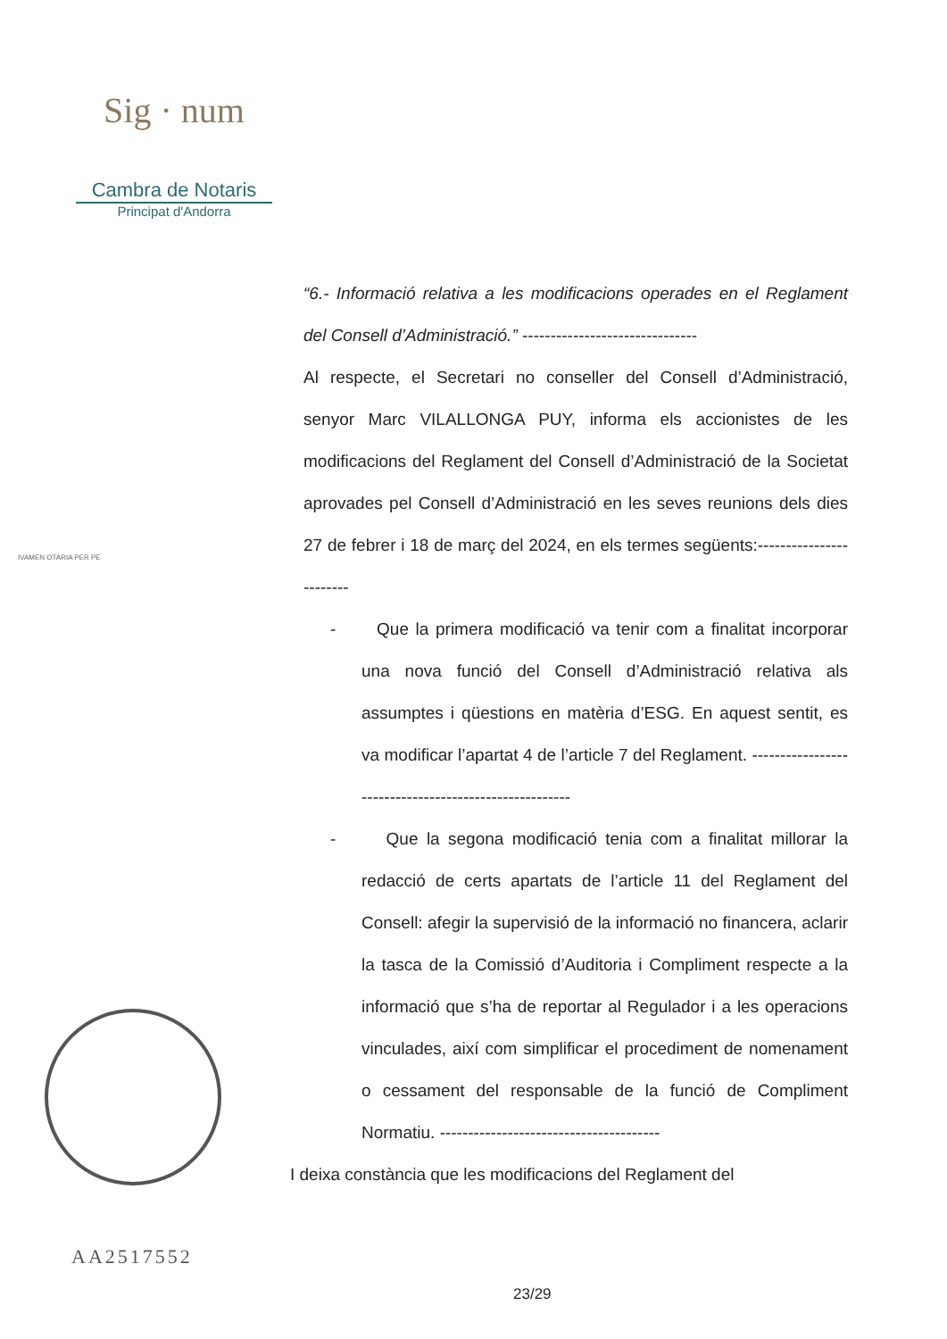Sig · num
Cambra de Notaris
Principat d'Andorra
IVAMEN OTARIA PER PE
“6.- Informació relativa a les modificacions operades en el Reglament del Consell d’Administració.” -------------------------------
Al respecte, el Secretari no conseller del Consell d’Administració, senyor Marc VILALLONGA PUY, informa els accionistes de les modificacions del Reglament del Consell d’Administració de la Societat aprovades pel Consell d’Administració en les seves reunions dels dies 27 de febrer i 18 de març del 2024, en els termes següents:------------------------
- Que la primera modificació va tenir com a finalitat incorporar una nova funció del Consell d’Administració relativa als assumptes i qüestions en matèria d’ESG. En aquest sentit, es va modificar l’apartat 4 de l’article 7 del Reglament. ------------------------------------------------------
- Que la segona modificació tenia com a finalitat millorar la redacció de certs apartats de l’article 11 del Reglament del Consell: afegir la supervisió de la informació no financera, aclarir la tasca de la Comissió d’Auditoria i Compliment respecte a la informació que s’ha de reportar al Regulador i a les operacions vinculades, així com simplificar el procediment de nomenament o cessament del responsable de la funció de Compliment Normatiu. ---------------------------------------
I deixa constància que les modificacions del Reglament del
AA2517552
23/29